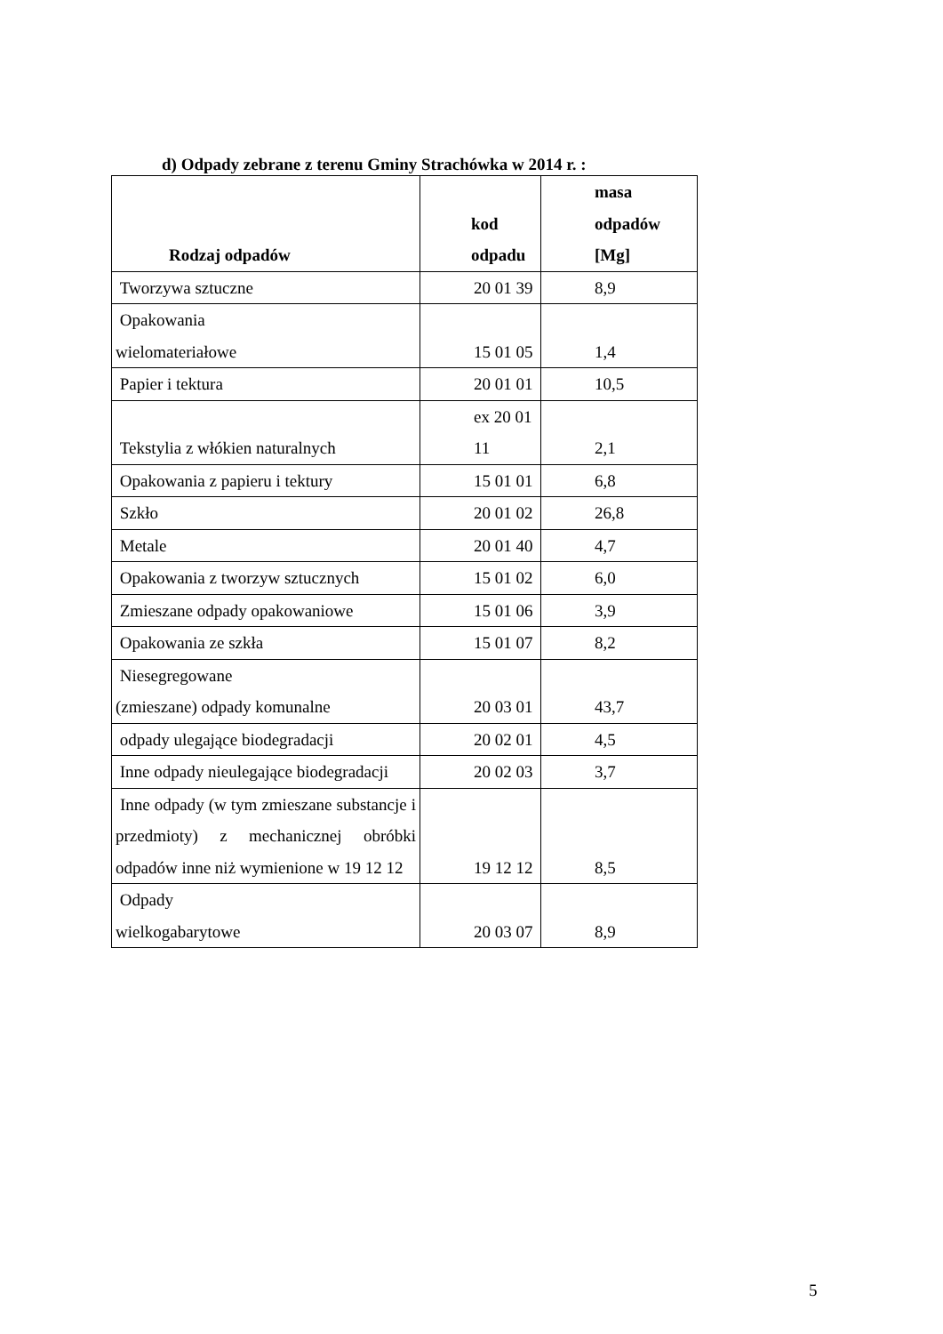d) Odpady zebrane z terenu Gminy Strachówka w 2014 r. :
| Rodzaj odpadów | kod odpadu | masa odpadów [Mg] |
| --- | --- | --- |
| Tworzywa sztuczne | 20 01 39 | 8,9 |
| Opakowania wielomateriałowe | 15 01 05 | 1,4 |
| Papier i tektura | 20 01 01 | 10,5 |
| Tekstylia z włókien naturalnych | ex 20 01 11 | 2,1 |
| Opakowania z papieru i tektury | 15 01 01 | 6,8 |
| Szkło | 20 01 02 | 26,8 |
| Metale | 20 01 40 | 4,7 |
| Opakowania z tworzyw sztucznych | 15 01 02 | 6,0 |
| Zmieszane odpady opakowaniowe | 15 01 06 | 3,9 |
| Opakowania ze szkła | 15 01 07 | 8,2 |
| Niesegregowane (zmieszane) odpady komunalne | 20 03 01 | 43,7 |
| odpady ulegające biodegradacji | 20 02 01 | 4,5 |
| Inne odpady nieulegające biodegradacji | 20 02 03 | 3,7 |
| Inne odpady (w tym zmieszane substancje i przedmioty) z mechanicznej obróbki odpadów inne niż wymienione w 19 12 12 | 19 12 12 | 8,5 |
| Odpady wielkogabarytowe | 20 03 07 | 8,9 |
5